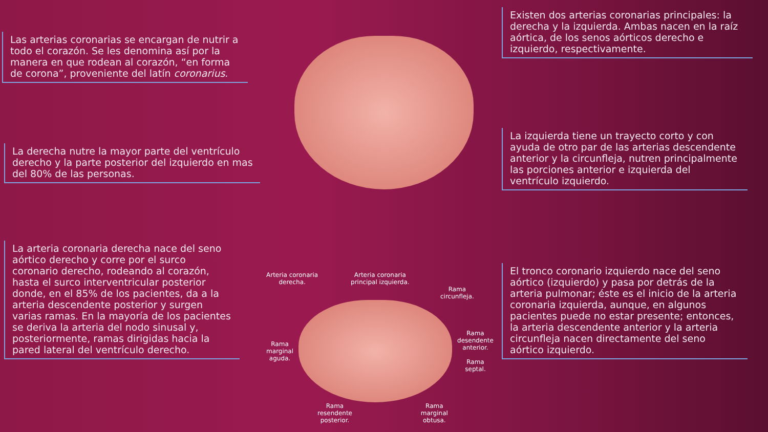Las arterias coronarias se encargan de nutrir a todo el corazón. Se les denomina así por la manera en que rodean al corazón, “en forma de corona”, proveniente del latín coronarius.
La derecha nutre la mayor parte del ventrículo derecho y la parte posterior del izquierdo en mas del 80% de las personas.
La arteria coronaria derecha nace del seno aórtico derecho y corre por el surco coronario derecho, rodeando al corazón, hasta el surco interventricular posterior donde, en el 85% de los pacientes, da a la arteria descendente posterior y surgen varias ramas. En la mayoría de los pacientes se deriva la arteria del nodo sinusal y, posteriormente, ramas dirigidas hacia la pared lateral del ventrículo derecho.
Arteria coronaria
derecha. Arteria coronaria
principal izquierda.
Rama
circunfleja.
Rama
marginal
aguda.
Rama
desendente
anterior.
Rama
septal.
Rama
resendente
posterior. Rama
marginal
obtusa.
Existen dos arterias coronarias principales: la derecha y la izquierda. Ambas nacen en la raíz aórtica, de los senos aórticos derecho e izquierdo, respectivamente.
La izquierda tiene un trayecto corto y con ayuda de otro par de las arterias descendente anterior y la circunfleja, nutren principalmente las porciones anterior e izquierda del ventrículo izquierdo.
El tronco coronario izquierdo nace del seno aórtico (izquierdo) y pasa por detrás de la arteria pulmonar; éste es el inicio de la arteria coronaria izquierda, aunque, en algunos pacientes puede no estar presente; entonces, la arteria descendente anterior y la arteria circunfleja nacen directamente del seno aórtico izquierdo.